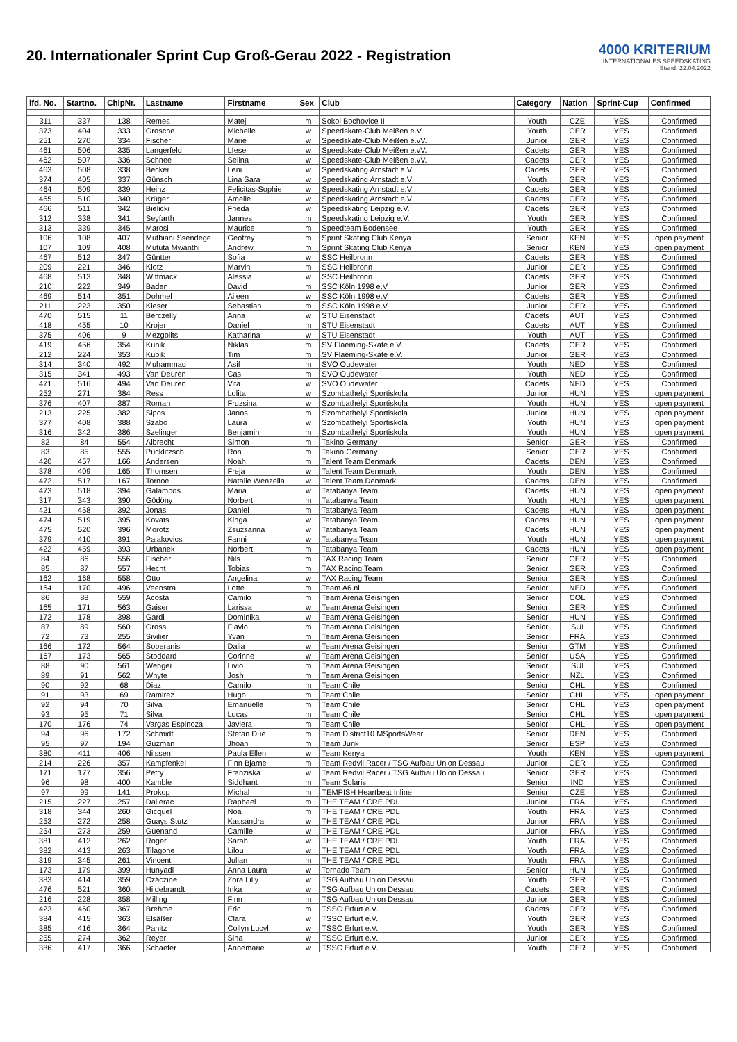20. Internationaler Sprint Cup Groß-Gerau 2022 - Registration
4000 KRITERIUM
INTERNATIONALES SPEEDSKATING
Stand: 22.04.2022
| lfd. No. | Startno. | ChipNr. | Lastname | Firstname | Sex | Club | Category | Nation | Sprint-Cup | Confirmed |
| --- | --- | --- | --- | --- | --- | --- | --- | --- | --- | --- |
| 311 | 337 | 138 | Remes | Matej | m | Sokol Bochovice II | Youth | CZE | YES | Confirmed |
| 373 | 404 | 333 | Grosche | Michelle | w | Speedskate-Club Meißen e.V. | Youth | GER | YES | Confirmed |
| 251 | 270 | 334 | Fischer | Marie | w | Speedskate-Club Meißen e.vV. | Junior | GER | YES | Confirmed |
| 461 | 506 | 335 | Langerfeld | LIese | w | Speedskate-Club Meißen e.vV. | Cadets | GER | YES | Confirmed |
| 462 | 507 | 336 | Schnee | Selina | w | Speedskate-Club Meißen e.vV. | Cadets | GER | YES | Confirmed |
| 463 | 508 | 338 | Becker | Leni | w | Speedskating Arnstadt e.V | Cadets | GER | YES | Confirmed |
| 374 | 405 | 337 | Günsch | Lina Sara | w | Speedskating Arnstadt e.V | Youth | GER | YES | Confirmed |
| 464 | 509 | 339 | Heinz | Felicitas-Sophie | w | Speedskating Arnstadt e.V | Cadets | GER | YES | Confirmed |
| 465 | 510 | 340 | Krüger | Amelie | w | Speedskating Arnstadt e.V | Cadets | GER | YES | Confirmed |
| 466 | 511 | 342 | Bielicki | Frieda | w | Speedskating Leipzig e.V. | Cadets | GER | YES | Confirmed |
| 312 | 338 | 341 | Seyfarth | Jannes | m | Speedskating Leipzig e.V. | Youth | GER | YES | Confirmed |
| 313 | 339 | 345 | Marosi | Maurice | m | Speedteam Bodensee | Youth | GER | YES | Confirmed |
| 106 | 108 | 407 | Muthiani Ssendege | Geofrey | m | Sprint Skating Club Kenya | Senior | KEN | YES | open payment |
| 107 | 109 | 408 | Mututa Mwanthi | Andrew | m | Sprint Skating Club Kenya | Senior | KEN | YES | open payment |
| 467 | 512 | 347 | Güntter | Sofia | w | SSC Heilbronn | Cadets | GER | YES | Confirmed |
| 209 | 221 | 346 | Klotz | Marvin | m | SSC Heilbronn | Junior | GER | YES | Confirmed |
| 468 | 513 | 348 | Wittmack | Alessia | w | SSC Heilbronn | Cadets | GER | YES | Confirmed |
| 210 | 222 | 349 | Baden | David | m | SSC Köln 1998 e.V. | Junior | GER | YES | Confirmed |
| 469 | 514 | 351 | Dohmel | Aileen | w | SSC Köln 1998 e.V. | Cadets | GER | YES | Confirmed |
| 211 | 223 | 350 | Kieser | Sebastian | m | SSC Köln 1998 e.V. | Junior | GER | YES | Confirmed |
| 470 | 515 | 11 | Berczelly | Anna | w | STU Eisenstadt | Cadets | AUT | YES | Confirmed |
| 418 | 455 | 10 | Krojer | Daniel | m | STU Eisenstadt | Cadets | AUT | YES | Confirmed |
| 375 | 406 | 9 | Mezgolits | Katharina | w | STU Eisenstadt | Youth | AUT | YES | Confirmed |
| 419 | 456 | 354 | Kubik | Niklas | m | SV Flaeming-Skate e.V. | Cadets | GER | YES | Confirmed |
| 212 | 224 | 353 | Kubik | Tim | m | SV Flaeming-Skate e.V. | Junior | GER | YES | Confirmed |
| 314 | 340 | 492 | Muhammad | Asif | m | SVO Oudewater | Youth | NED | YES | Confirmed |
| 315 | 341 | 493 | Van Deuren | Cas | m | SVO Oudewater | Youth | NED | YES | Confirmed |
| 471 | 516 | 494 | Van Deuren | Vita | w | SVO Oudewater | Cadets | NED | YES | Confirmed |
| 252 | 271 | 384 | Ress | Lolita | w | Szombathelyi Sportiskola | Junior | HUN | YES | open payment |
| 376 | 407 | 387 | Roman | Fruzsina | w | Szombathelyi Sportiskola | Youth | HUN | YES | open payment |
| 213 | 225 | 382 | Sipos | Janos | m | Szombathelyi Sportiskola | Junior | HUN | YES | open payment |
| 377 | 408 | 388 | Szabo | Laura | w | Szombathelyi Sportiskola | Youth | HUN | YES | open payment |
| 316 | 342 | 386 | Szelinger | Benjamin | m | Szombathelyi Sportiskola | Youth | HUN | YES | open payment |
| 82 | 84 | 554 | Albrecht | Simon | m | Takino Germany | Senior | GER | YES | Confirmed |
| 83 | 85 | 555 | Pucklitzsch | Ron | m | Takino Germany | Senior | GER | YES | Confirmed |
| 420 | 457 | 166 | Andersen | Noah | m | Talent Team Denmark | Cadets | DEN | YES | Confirmed |
| 378 | 409 | 165 | Thomsen | Freja | w | Talent Team Denmark | Youth | DEN | YES | Confirmed |
| 472 | 517 | 167 | Tornoe | Natalie Wenzella | w | Talent Team Denmark | Cadets | DEN | YES | Confirmed |
| 473 | 518 | 394 | Galambos | Maria | w | Tatabanya Team | Cadets | HUN | YES | open payment |
| 317 | 343 | 390 | Gödöny | Norbert | m | Tatabanya Team | Youth | HUN | YES | open payment |
| 421 | 458 | 392 | Jonas | Daniel | m | Tatabanya Team | Cadets | HUN | YES | open payment |
| 474 | 519 | 395 | Kovats | Kinga | w | Tatabanya Team | Cadets | HUN | YES | open payment |
| 475 | 520 | 396 | Morotz | Zsuzsanna | w | Tatabanya Team | Cadets | HUN | YES | open payment |
| 379 | 410 | 391 | Palakovics | Fanni | w | Tatabanya Team | Youth | HUN | YES | open payment |
| 422 | 459 | 393 | Urbanek | Norbert | m | Tatabanya Team | Cadets | HUN | YES | open payment |
| 84 | 86 | 556 | Fischer | Nils | m | TAX Racing Team | Senior | GER | YES | Confirmed |
| 85 | 87 | 557 | Hecht | Tobias | m | TAX Racing Team | Senior | GER | YES | Confirmed |
| 162 | 168 | 558 | Otto | Angelina | w | TAX Racing Team | Senior | GER | YES | Confirmed |
| 164 | 170 | 496 | Veenstra | Lotte | m | Team A6.nl | Senior | NED | YES | Confirmed |
| 86 | 88 | 559 | Acosta | Camilo | m | Team Arena Geisingen | Senior | COL | YES | Confirmed |
| 165 | 171 | 563 | Gaiser | Larissa | w | Team Arena Geisingen | Senior | GER | YES | Confirmed |
| 172 | 178 | 398 | Gardi | Dominika | w | Team Arena Geisingen | Senior | HUN | YES | Confirmed |
| 87 | 89 | 560 | Gross | Flavio | m | Team Arena Geisingen | Senior | SUI | YES | Confirmed |
| 72 | 73 | 255 | Sivilier | Yvan | m | Team Arena Geisingen | Senior | FRA | YES | Confirmed |
| 166 | 172 | 564 | Soberanis | Dalia | w | Team Arena Geisingen | Senior | GTM | YES | Confirmed |
| 167 | 173 | 565 | Stoddard | Corinne | w | Team Arena Geisingen | Senior | USA | YES | Confirmed |
| 88 | 90 | 561 | Wenger | Livio | m | Team Arena Geisingen | Senior | SUI | YES | Confirmed |
| 89 | 91 | 562 | Whyte | Josh | m | Team Arena Geisingen | Senior | NZL | YES | Confirmed |
| 90 | 92 | 68 | Diaz | Camilo | m | Team Chile | Senior | CHL | YES | Confirmed |
| 91 | 93 | 69 | Ramirez | Hugo | m | Team Chile | Senior | CHL | YES | open payment |
| 92 | 94 | 70 | Silva | Emanuelle | m | Team Chile | Senior | CHL | YES | open payment |
| 93 | 95 | 71 | Silva | Lucas | m | Team Chile | Senior | CHL | YES | open payment |
| 170 | 176 | 74 | Vargas Espinoza | Javiera | m | Team Chile | Senior | CHL | YES | open payment |
| 94 | 96 | 172 | Schmidt | Stefan Due | m | Team District10 MSportsWear | Senior | DEN | YES | Confirmed |
| 95 | 97 | 194 | Guzman | Jhoan | m | Team Junk | Senior | ESP | YES | Confirmed |
| 380 | 411 | 406 | Nilssen | Paula Ellen | w | Team Kenya | Youth | KEN | YES | open payment |
| 214 | 226 | 357 | Kampfenkel | Finn Bjarne | m | Team Redvil Racer / TSG Aufbau Union Dessau | Junior | GER | YES | Confirmed |
| 171 | 177 | 356 | Petry | Franziska | w | Team Redvil Racer / TSG Aufbau Union Dessau | Senior | GER | YES | Confirmed |
| 96 | 98 | 400 | Kamble | Siddhant | m | Team Solaris | Senior | IND | YES | Confirmed |
| 97 | 99 | 141 | Prokop | Michal | m | TEMPISH Heartbeat Inline | Senior | CZE | YES | Confirmed |
| 215 | 227 | 257 | Dallerac | Raphael | m | THE TEAM / CRE PDL | Junior | FRA | YES | Confirmed |
| 318 | 344 | 260 | Gicquel | Noa | m | THE TEAM / CRE PDL | Youth | FRA | YES | Confirmed |
| 253 | 272 | 258 | Guays Stutz | Kassandra | w | THE TEAM / CRE PDL | Junior | FRA | YES | Confirmed |
| 254 | 273 | 259 | Guenand | Camille | w | THE TEAM / CRE PDL | Junior | FRA | YES | Confirmed |
| 381 | 412 | 262 | Roger | Sarah | w | THE TEAM / CRE PDL | Youth | FRA | YES | Confirmed |
| 382 | 413 | 263 | Tilagone | Lilou | w | THE TEAM / CRE PDL | Youth | FRA | YES | Confirmed |
| 319 | 345 | 261 | Vincent | Julian | m | THE TEAM / CRE PDL | Youth | FRA | YES | Confirmed |
| 173 | 179 | 399 | Hunyadi | Anna Laura | w | Tornado Team | Senior | HUN | YES | Confirmed |
| 383 | 414 | 359 | Czäczine | Zora Lilly | w | TSG Aufbau Union Dessau | Youth | GER | YES | Confirmed |
| 476 | 521 | 360 | Hildebrandt | Inka | w | TSG Aufbau Union Dessau | Cadets | GER | YES | Confirmed |
| 216 | 228 | 358 | Milling | Finn | m | TSG Aufbau Union Dessau | Junior | GER | YES | Confirmed |
| 423 | 460 | 367 | Brehme | Eric | m | TSSC Erfurt e.V. | Cadets | GER | YES | Confirmed |
| 384 | 415 | 363 | Elsäßer | Clara | w | TSSC Erfurt e.V. | Youth | GER | YES | Confirmed |
| 385 | 416 | 364 | Panitz | Collyn Lucyl | w | TSSC Erfurt e.V. | Youth | GER | YES | Confirmed |
| 255 | 274 | 362 | Reyer | Sina | w | TSSC Erfurt e.V. | Junior | GER | YES | Confirmed |
| 386 | 417 | 366 | Schaefer | Annemarie | w | TSSC Erfurt e.V. | Youth | GER | YES | Confirmed |